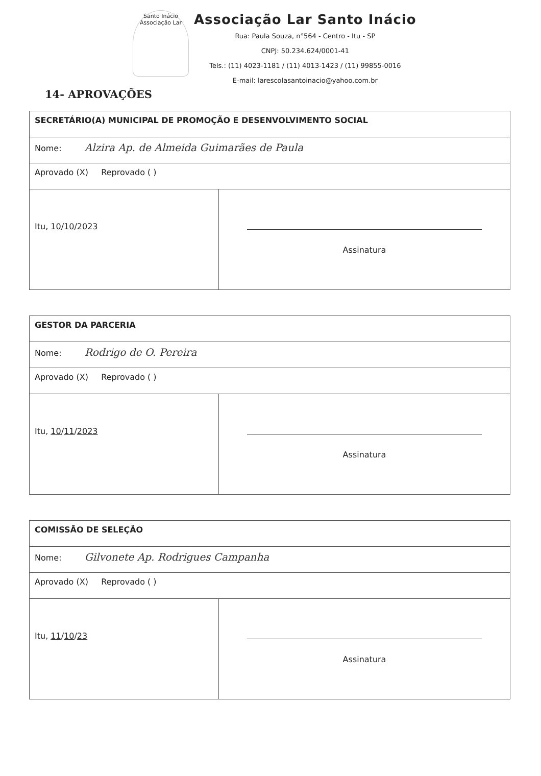Santo Inácio
Associação Lar
Associação Lar Santo Inácio
Rua: Paula Souza, n°564 - Centro - Itu - SP
CNPJ: 50.234.624/0001-41
Tels.: (11) 4023-1181 / (11) 4013-1423 / (11) 99855-0016
E-mail: larescolasantoinacio@yahoo.com.br
14- APROVAÇÕES
| SECRETÁRIO(A) MUNICIPAL DE PROMOÇÃO E DESENVOLVIMENTO SOCIAL | |
| Nome: Alzira Ap. de Almeida Guimarães de Paula | |
| Aprovado (X) Reprovado ( ) | |
| Itu, 10 / 10 / 2023 | Assinatura |
| GESTOR DA PARCERIA | |
| Nome: Rodrigo de O. Pereira | |
| Aprovado (X) Reprovado ( ) | |
| Itu, 10 / 11 / 2023 | Assinatura |
| COMISSÃO DE SELEÇÃO | |
| Nome: Gilvonete Ap. Rodrigues Campanha | |
| Aprovado (X) Reprovado ( ) | |
| Itu, 11 / 10 / 23 | Assinatura |